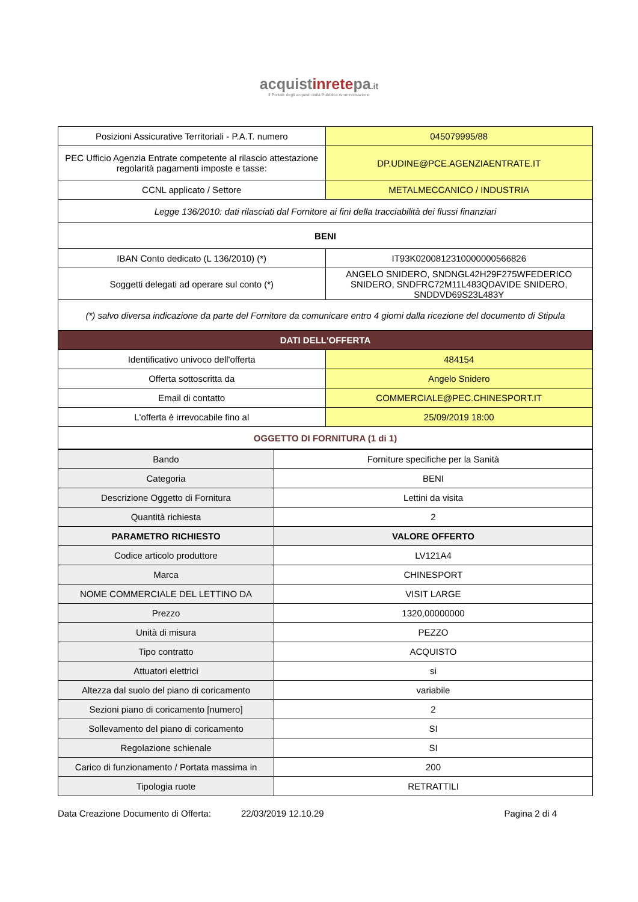acquistinretepa.it
Il Portale degli acquisti della Pubblica Amministrazione
| Posizioni Assicurative Territoriali - P.A.T. numero | 045079995/88 |
| PEC Ufficio Agenzia Entrate competente al rilascio attestazione regolarità pagamenti imposte e tasse: | DP.UDINE@PCE.AGENZIAENTRATE.IT |
| CCNL applicato / Settore | METALMECCANICO / INDUSTRIA |
| Legge 136/2010: dati rilasciati dal Fornitore ai fini della tracciabilità dei flussi finanziari | |
| BENI | |
| IBAN Conto dedicato (L 136/2010) (*) | IT93K0200812310000000566826 |
| Soggetti delegati ad operare sul conto (*) | ANGELO SNIDERO, SNDNGL42H29F275WFEDERICO SNIDERO, SNDFRC72M11L483QDAVIDE SNIDERO, SNDDVD69S23L483Y |
| (*) salvo diversa indicazione da parte del Fornitore da comunicare entro 4 giorni dalla ricezione del documento di Stipula | |
| DATI DELL'OFFERTA | |
| Identificativo univoco dell'offerta | 484154 |
| Offerta sottoscritta da | Angelo Snidero |
| Email di contatto | COMMERCIALE@PEC.CHINESPORT.IT |
| L'offerta è irrevocabile fino al | 25/09/2019 18:00 |
| OGGETTO DI FORNITURA (1 di 1) | |
| Bando | Forniture specifiche per la Sanità |
| Categoria | BENI |
| Descrizione Oggetto di Fornitura | Lettini da visita |
| Quantità richiesta | 2 |
| PARAMETRO RICHIESTO | VALORE OFFERTO |
| Codice articolo produttore | LV121A4 |
| Marca | CHINESPORT |
| NOME COMMERCIALE DEL LETTINO DA | VISIT LARGE |
| Prezzo | 1320,00000000 |
| Unità di misura | PEZZO |
| Tipo contratto | ACQUISTO |
| Attuatori elettrici | si |
| Altezza dal suolo del piano di coricamento | variabile |
| Sezioni piano di coricamento [numero] | 2 |
| Sollevamento del piano di coricamento | SI |
| Regolazione schienale | SI |
| Carico di funzionamento / Portata massima in | 200 |
| Tipologia ruote | RETRATTILI |
Data Creazione Documento di Offerta: 22/03/2019 12.10.29 Pagina 2 di 4